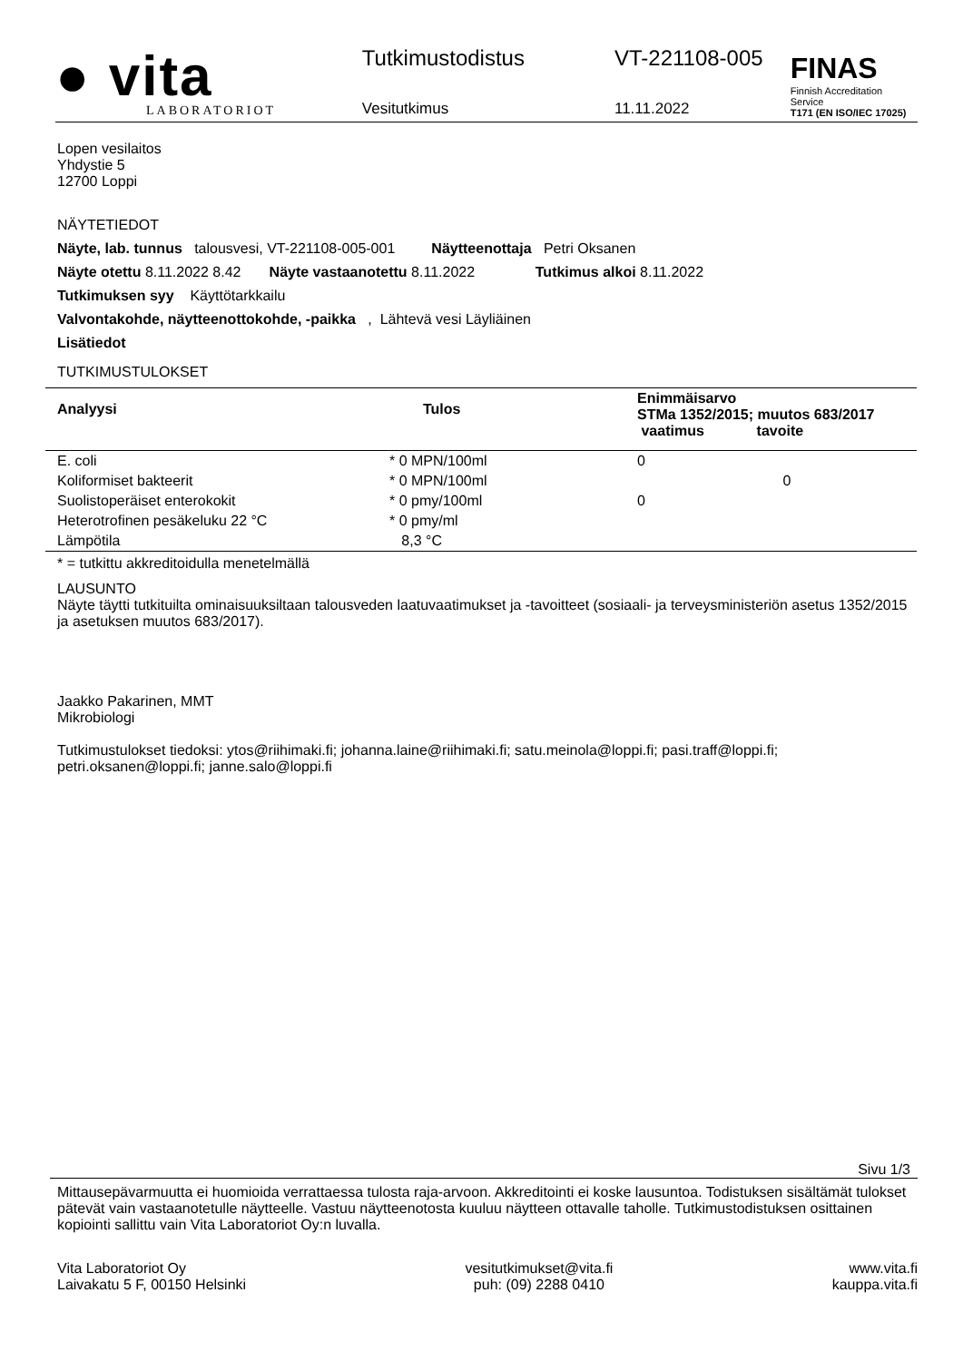● vita
LABORATORIOT
Tutkimustodistus
Vesitutkimus
VT-221108-005
11.11.2022
FINAS
Finnish Accreditation Service
T171 (EN ISO/IEC 17025)
Lopen vesilaitos
Yhdystie 5
12700 Loppi
NÄYTETIEDOT
Näyte, lab. tunnus talousvesi, VT-221108-005-001 Näytteenottaja Petri Oksanen
Näyte otettu 8.11.2022 8.42 Näyte vastaanotettu 8.11.2022 Tutkimus alkoi 8.11.2022
Tutkimuksen syy Käyttötarkkailu
Valvontakohde, näytteenottokohde, -paikka , Lähtevä vesi Läyliäinen
Lisätiedot
TUTKIMUSTULOKSET
| Analyysi | Tulos | Enimmäisarvo STMa 1352/2015; muutos 683/2017 vaatimus tavoite | |
| --- | --- | --- | --- |
| E. coli | * 0 MPN/100ml | 0 | |
| Koliformiset bakteerit | * 0 MPN/100ml | | 0 |
| Suolistoperäiset enterokokit | * 0 pmy/100ml | 0 | |
| Heterotrofinen pesäkeluku 22 °C | * 0 pmy/ml | | |
| Lämpötila | 8,3 °C | | |
* = tutkittu akkreditoidulla menetelmällä
LAUSUNTO
Näyte täytti tutkituilta ominaisuuksiltaan talousveden laatuvaatimukset ja -tavoitteet (sosiaali- ja terveysministeriön asetus 1352/2015 ja asetuksen muutos 683/2017).
Jaakko Pakarinen, MMT
Mikrobiologi
Tutkimustulokset tiedoksi: ytos@riihimaki.fi; johanna.laine@riihimaki.fi; satu.meinola@loppi.fi; pasi.traff@loppi.fi; petri.oksanen@loppi.fi; janne.salo@loppi.fi
Sivu 1/3
Mittausepävarmuutta ei huomioida verrattaessa tulosta raja-arvoon. Akkreditointi ei koske lausuntoa. Todistuksen sisältämät tulokset pätevät vain vastaanotetulle näytteelle. Vastuu näytteenotosta kuuluu näytteen ottavalle taholle. Tutkimustodistuksen osittainen kopiointi sallittu vain Vita Laboratoriot Oy:n luvalla.
Vita Laboratoriot Oy
Laivakatu 5 F, 00150 Helsinki
vesitutkimukset@vita.fi
puh: (09) 2288 0410
www.vita.fi
kauppa.vita.fi